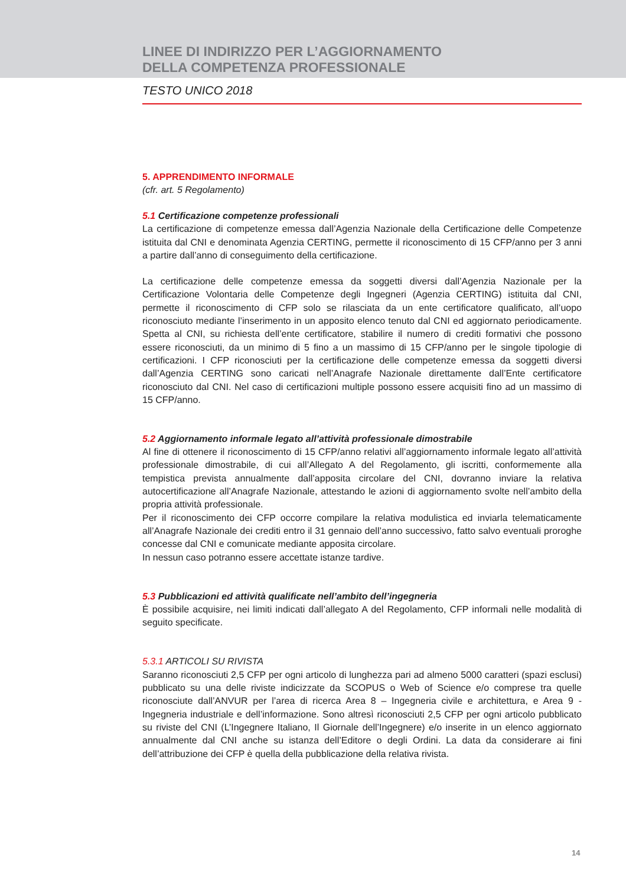LINEE DI INDIRIZZO PER L’AGGIORNAMENTO
DELLA COMPETENZA PROFESSIONALE
TESTO UNICO 2018
5. APPRENDIMENTO INFORMALE
(cfr. art. 5 Regolamento)
5.1 Certificazione competenze professionali
La certificazione di competenze emessa dall’Agenzia Nazionale della Certificazione delle Competenze istituita dal CNI e denominata Agenzia CERTING, permette il riconoscimento di 15 CFP/anno per 3 anni a partire dall’anno di conseguimento della certificazione.
La certificazione delle competenze emessa da soggetti diversi dall’Agenzia Nazionale per la Certificazione Volontaria delle Competenze degli Ingegneri (Agenzia CERTING) istituita dal CNI, permette il riconoscimento di CFP solo se rilasciata da un ente certificatore qualificato, all’uopo riconosciuto mediante l’inserimento in un apposito elenco tenuto dal CNI ed aggiornato periodicamente. Spetta al CNI, su richiesta dell’ente certificatore, stabilire il numero di crediti formativi che possono essere riconosciuti, da un minimo di 5 fino a un massimo di 15 CFP/anno per le singole tipologie di certificazioni. I CFP riconosciuti per la certificazione delle competenze emessa da soggetti diversi dall’Agenzia CERTING sono caricati nell’Anagrafe Nazionale direttamente dall’Ente certificatore riconosciuto dal CNI. Nel caso di certificazioni multiple possono essere acquisiti fino ad un massimo di 15 CFP/anno.
5.2 Aggiornamento informale legato all’attività professionale dimostrabile
Al fine di ottenere il riconoscimento di 15 CFP/anno relativi all’aggiornamento informale legato all’attività professionale dimostrabile, di cui all’Allegato A del Regolamento, gli iscritti, conformemente alla tempistica prevista annualmente dall’apposita circolare del CNI, dovranno inviare la relativa autocertificazione all’Anagrafe Nazionale, attestando le azioni di aggiornamento svolte nell’ambito della propria attività professionale.
Per il riconoscimento dei CFP occorre compilare la relativa modulistica ed inviarla telematicamente all’Anagrafe Nazionale dei crediti entro il 31 gennaio dell’anno successivo, fatto salvo eventuali proroghe concesse dal CNI e comunicate mediante apposita circolare.
In nessun caso potranno essere accettate istanze tardive.
5.3 Pubblicazioni ed attività qualificate nell’ambito dell’ingegneria
È possibile acquisire, nei limiti indicati dall’allegato A del Regolamento, CFP informali nelle modalità di seguito specificate.
5.3.1 ARTICOLI SU RIVISTA
Saranno riconosciuti 2,5 CFP per ogni articolo di lunghezza pari ad almeno 5000 caratteri (spazi esclusi) pubblicato su una delle riviste indicizzate da SCOPUS o Web of Science e/o comprese tra quelle riconosciute dall’ANVUR per l’area di ricerca Area 8 – Ingegneria civile e architettura, e Area 9 - Ingegneria industriale e dell’informazione. Sono altresì riconosciuti 2,5 CFP per ogni articolo pubblicato su riviste del CNI (L’Ingegnere Italiano, Il Giornale dell’Ingegnere) e/o inserite in un elenco aggiornato annualmente dal CNI anche su istanza dell’Editore o degli Ordini. La data da considerare ai fini dell’attribuzione dei CFP è quella della pubblicazione della relativa rivista.
14